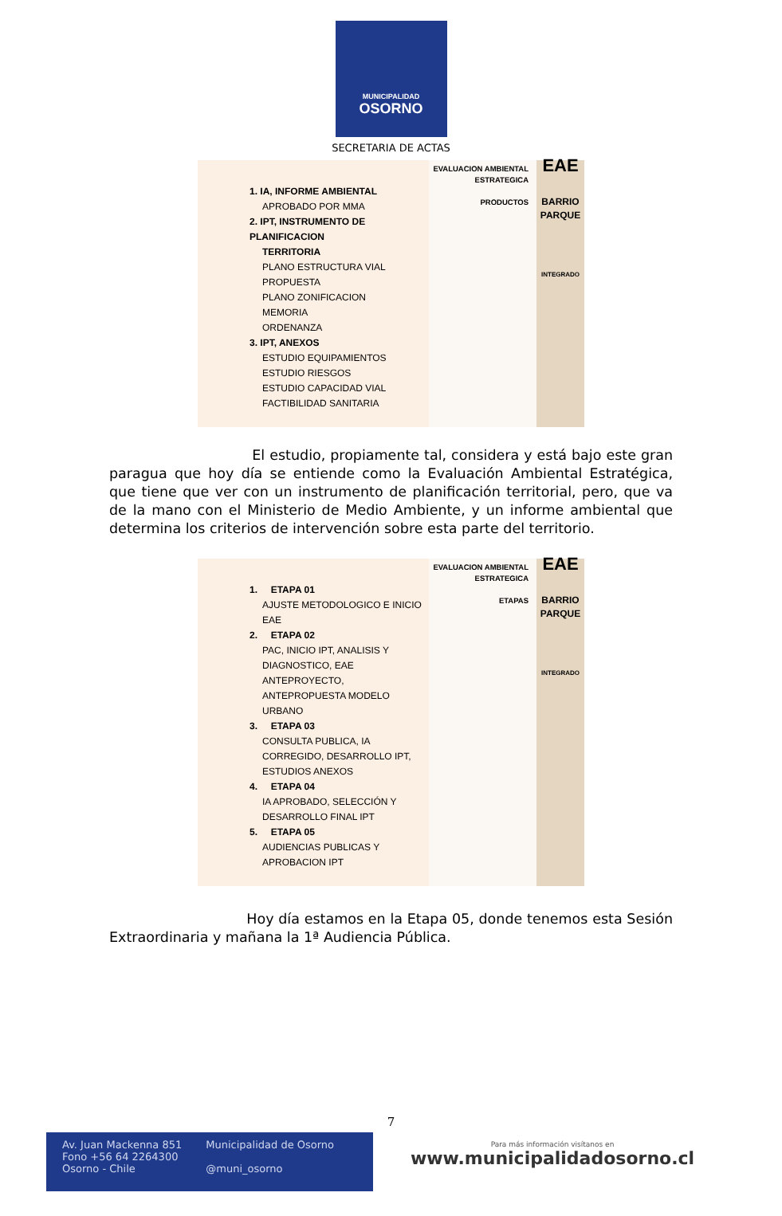MUNICIPALIDAD
OSORNO
SECRETARIA DE ACTAS
1. IA, INFORME AMBIENTAL
APROBADO POR MMA
2. IPT, INSTRUMENTO DE PLANIFICACION
TERRITORIA
PLANO ESTRUCTURA VIAL PROPUESTA
PLANO ZONIFICACION
MEMORIA
ORDENANZA
3. IPT, ANEXOS
ESTUDIO EQUIPAMIENTOS
ESTUDIO RIESGOS
ESTUDIO CAPACIDAD VIAL
FACTIBILIDAD SANITARIA
EVALUACION AMBIENTAL ESTRATEGICA
PRODUCTOS
EAE
BARRIO PARQUE
INTEGRADO
El estudio, propiamente tal, considera y está bajo este gran paragua que hoy día se entiende como la Evaluación Ambiental Estratégica, que tiene que ver con un instrumento de planificación territorial, pero, que va de la mano con el Ministerio de Medio Ambiente, y un informe ambiental que determina los criterios de intervención sobre esta parte del territorio.
1. ETAPA 01
AJUSTE METODOLOGICO E INICIO EAE
2. ETAPA 02
PAC, INICIO IPT, ANALISIS Y DIAGNOSTICO, EAE ANTEPROYECTO, ANTEPROPUESTA MODELO URBANO
3. ETAPA 03
CONSULTA PUBLICA, IA CORREGIDO, DESARROLLO IPT, ESTUDIOS ANEXOS
4. ETAPA 04
IA APROBADO, SELECCIÓN Y DESARROLLO FINAL IPT
5. ETAPA 05
AUDIENCIAS PUBLICAS Y APROBACION IPT
EVALUACION AMBIENTAL ESTRATEGICA
ETAPAS
EAE
BARRIO PARQUE
INTEGRADO
Hoy día estamos en la Etapa 05, donde tenemos esta Sesión Extraordinaria y mañana la 1ª Audiencia Pública.
7
Av. Juan Mackenna 851
Fono +56 64 2264300
Osorno - Chile
Municipalidad de Osorno
@muni_osorno
Para más información visítanos en
www.municipalidadosorno.cl